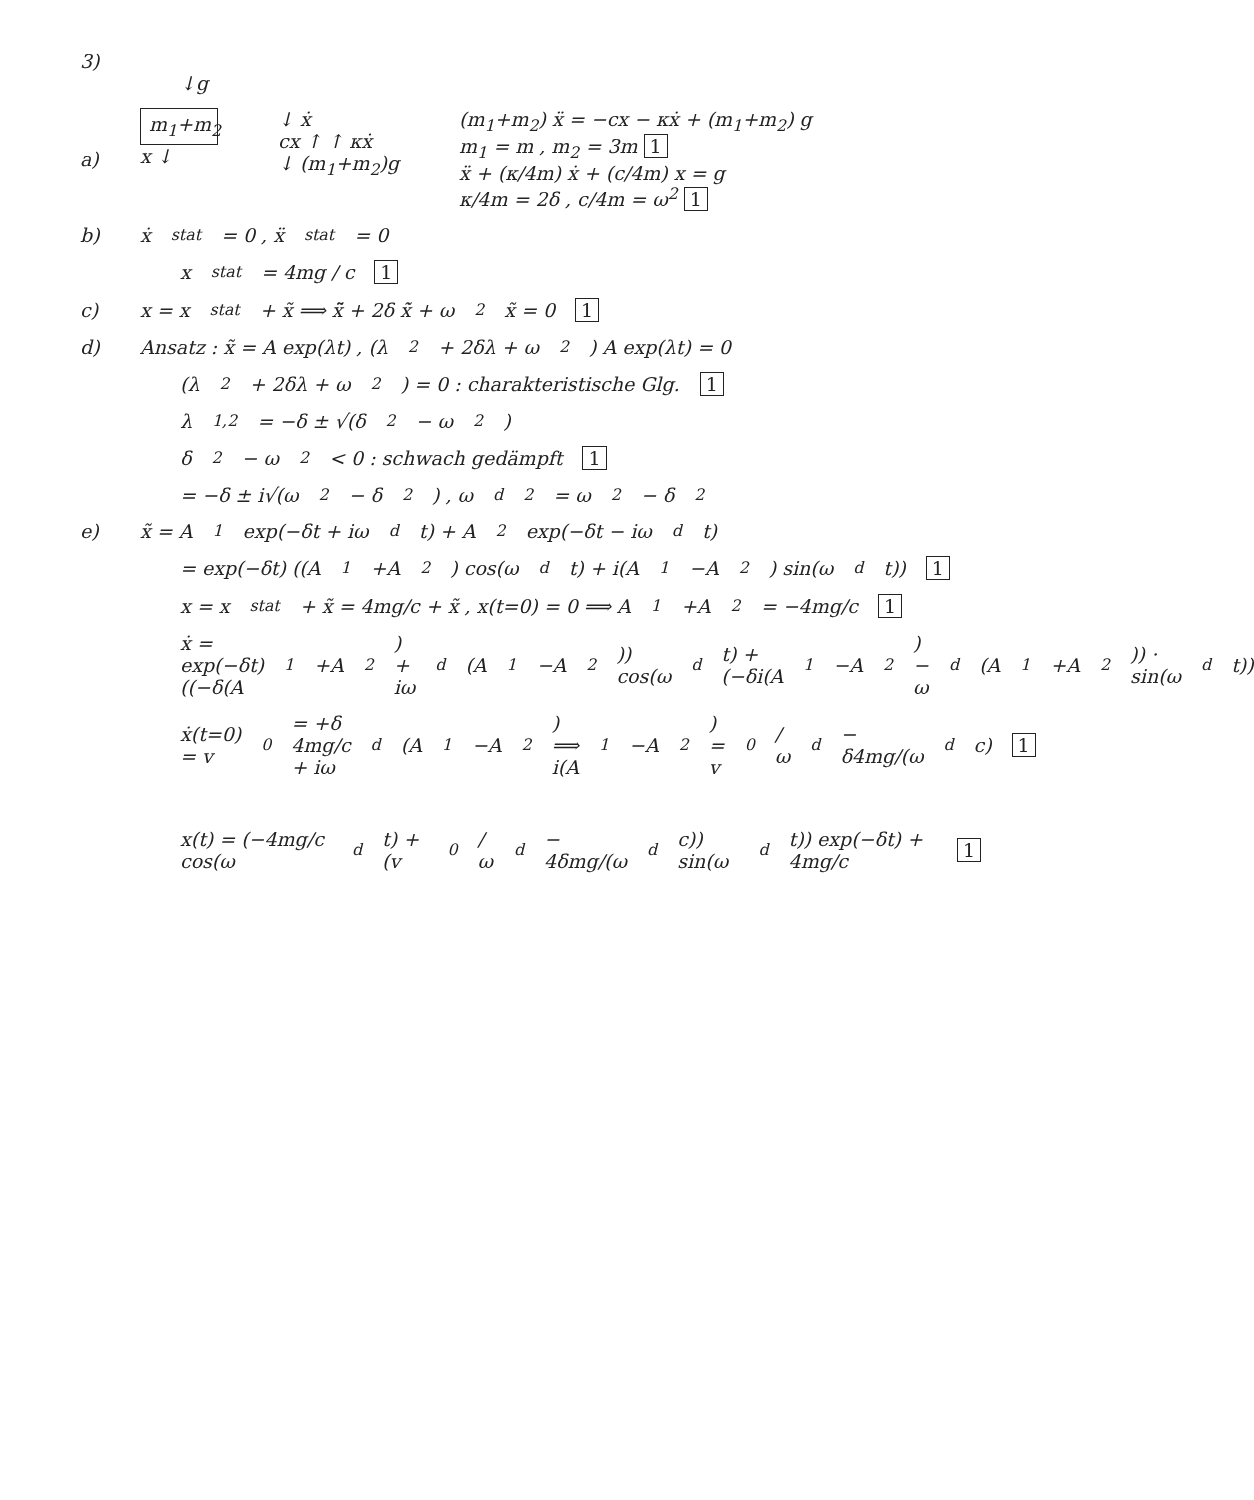3)
↓g
a)
m<sub>1</sub>+m<sub>2</sub>
x ↓
↓ ẋ
cx ↑ ↑ κẋ
↓ (m<sub>1</sub>+m<sub>2</sub>)g
(m<sub>1</sub>+m<sub>2</sub>) ẍ = −cx − κẋ + (m<sub>1</sub>+m<sub>2</sub>) g
m<sub>1</sub> = m , m<sub>2</sub> = 3m 1
ẍ + (κ/4m) ẋ + (c/4m) x = g
κ/4m = 2δ , c/4m = ω<sup>2</sup> 1
b) ẋ<sub>stat</sub> = 0 , ẍ<sub>stat</sub> = 0
x<sub>stat</sub> = 4mg / c 1
c) x = x<sub>stat</sub> + x̃ ⟹ x̃̈ + 2δ x̃̇ + ω<sup>2</sup> x̃ = 0 1
d) Ansatz : x̃ = A exp(λt) , (λ<sup>2</sup> + 2δλ + ω<sup>2</sup>) A exp(λt) = 0
(λ<sup>2</sup> + 2δλ + ω<sup>2</sup>) = 0 : charakteristische Glg. 1
λ<sub>1,2</sub> = −δ ± √(δ<sup>2</sup> − ω<sup>2</sup>)
δ<sup>2</sup> − ω<sup>2</sup> < 0 : schwach gedämpft 1
= −δ ± i√(ω<sup>2</sup> − δ<sup>2</sup>) , ω<sub>d</sub><sup>2</sup> = ω<sup>2</sup> − δ<sup>2</sup>
e) x̃ = A<sub>1</sub> exp(−δt + iω<sub>d</sub>t) + A<sub>2</sub> exp(−δt − iω<sub>d</sub>t)
= exp(−δt) ((A<sub>1</sub>+A<sub>2</sub>) cos(ω<sub>d</sub>t) + i(A<sub>1</sub>−A<sub>2</sub>) sin(ω<sub>d</sub>t)) 1
x = x<sub>stat</sub> + x̃ = 4mg/c + x̃ , x(t=0) = 0 ⟹ A<sub>1</sub>+A<sub>2</sub> = −4mg/c 1
ẋ = exp(−δt) ((−δ(A<sub>1</sub>+A<sub>2</sub>) + iω<sub>d</sub>(A<sub>1</sub>−A<sub>2</sub>)) cos(ω<sub>d</sub>t) + (−δi(A<sub>1</sub>−A<sub>2</sub>) − ω<sub>d</sub>(A<sub>1</sub>+A<sub>2</sub>)) · sin(ω<sub>d</sub>t))
ẋ(t=0) = v<sub>0</sub> = +δ 4mg/c + iω<sub>d</sub>(A<sub>1</sub>−A<sub>2</sub>) ⟹ i(A<sub>1</sub>−A<sub>2</sub>) = v<sub>0</sub>/ω<sub>d</sub> − δ4mg/(ω<sub>d</sub>c) 1
x(t) = (−4mg/c cos(ω<sub>d</sub>t) + (v<sub>0</sub>/ω<sub>d</sub> − 4δmg/(ω<sub>d</sub>c)) sin(ω<sub>d</sub>t)) exp(−δt) + 4mg/c 1